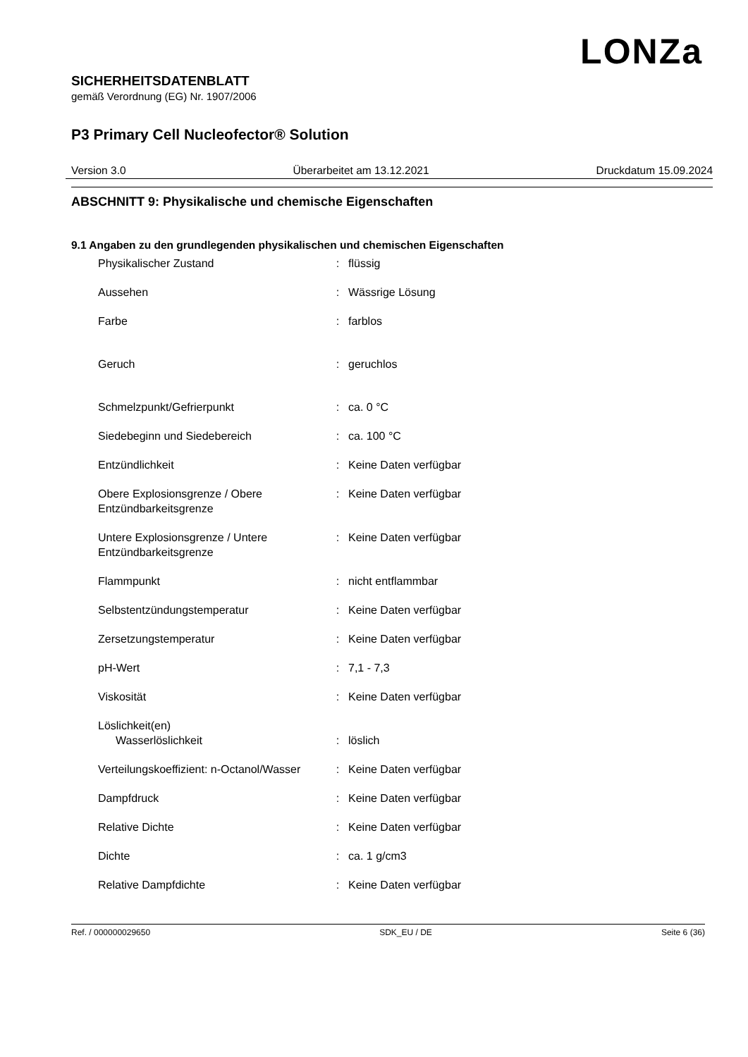LONZa
SICHERHEITSDATENBLATT
gemäß Verordnung (EG) Nr. 1907/2006
P3 Primary Cell Nucleofector® Solution
Version 3.0 Überarbeitet am 13.12.2021 Druckdatum 15.09.2024
ABSCHNITT 9: Physikalische und chemische Eigenschaften
9.1 Angaben zu den grundlegenden physikalischen und chemischen Eigenschaften
| Physikalischer Zustand | : | flüssig |
| Aussehen | : | Wässrige Lösung |
| Farbe | : | farblos |
| Geruch | : | geruchlos |
| Schmelzpunkt/Gefrierpunkt | : | ca. 0 °C |
| Siedebeginn und Siedebereich | : | ca. 100 °C |
| Entzündlichkeit | : | Keine Daten verfügbar |
| Obere Explosionsgrenze / Obere Entzündbarkeitsgrenze | : | Keine Daten verfügbar |
| Untere Explosionsgrenze / Untere Entzündbarkeitsgrenze | : | Keine Daten verfügbar |
| Flammpunkt | : | nicht entflammbar |
| Selbstentzündungstemperatur | : | Keine Daten verfügbar |
| Zersetzungstemperatur | : | Keine Daten verfügbar |
| pH-Wert | : | 7,1 - 7,3 |
| Viskosität | : | Keine Daten verfügbar |
| Löslichkeit(en) | | |
| Wasserlöslichkeit | : | löslich |
| Verteilungskoeffizient: n-Octanol/Wasser | : | Keine Daten verfügbar |
| Dampfdruck | : | Keine Daten verfügbar |
| Relative Dichte | : | Keine Daten verfügbar |
| Dichte | : | ca. 1 g/cm3 |
| Relative Dampfdichte | : | Keine Daten verfügbar |
Ref. / 000000029650 SDK_EU / DE Seite 6 (36)